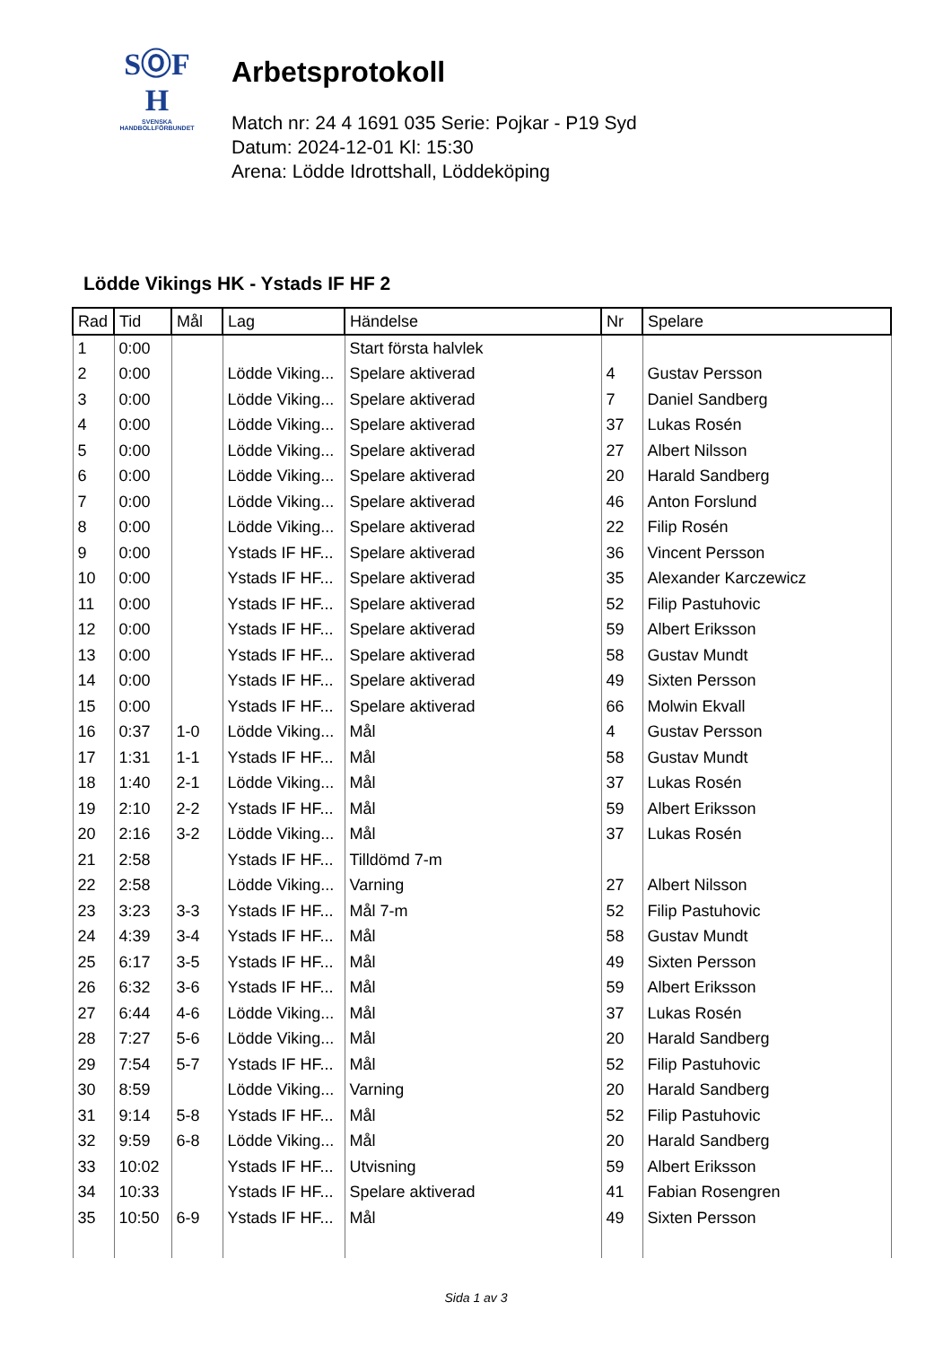SⓄF
H
SVENSKA
HANDBOLLFÖRBUNDET
Arbetsprotokoll
Match nr: 24 4 1691 035 Serie: Pojkar - P19 Syd
Datum: 2024-12-01 Kl: 15:30
Arena: Lödde Idrottshall, Löddeköping
Lödde Vikings HK - Ystads IF HF 2
| Rad | Tid | Mål | Lag | Händelse | Nr | Spelare |
| --- | --- | --- | --- | --- | --- | --- |
| 1 | 0:00 | | | Start första halvlek | | |
| 2 | 0:00 | | Lödde Viking... | Spelare aktiverad | 4 | Gustav Persson |
| 3 | 0:00 | | Lödde Viking... | Spelare aktiverad | 7 | Daniel Sandberg |
| 4 | 0:00 | | Lödde Viking... | Spelare aktiverad | 37 | Lukas Rosén |
| 5 | 0:00 | | Lödde Viking... | Spelare aktiverad | 27 | Albert Nilsson |
| 6 | 0:00 | | Lödde Viking... | Spelare aktiverad | 20 | Harald Sandberg |
| 7 | 0:00 | | Lödde Viking... | Spelare aktiverad | 46 | Anton Forslund |
| 8 | 0:00 | | Lödde Viking... | Spelare aktiverad | 22 | Filip Rosén |
| 9 | 0:00 | | Ystads IF HF... | Spelare aktiverad | 36 | Vincent Persson |
| 10 | 0:00 | | Ystads IF HF... | Spelare aktiverad | 35 | Alexander Karczewicz |
| 11 | 0:00 | | Ystads IF HF... | Spelare aktiverad | 52 | Filip Pastuhovic |
| 12 | 0:00 | | Ystads IF HF... | Spelare aktiverad | 59 | Albert Eriksson |
| 13 | 0:00 | | Ystads IF HF... | Spelare aktiverad | 58 | Gustav Mundt |
| 14 | 0:00 | | Ystads IF HF... | Spelare aktiverad | 49 | Sixten Persson |
| 15 | 0:00 | | Ystads IF HF... | Spelare aktiverad | 66 | Molwin Ekvall |
| 16 | 0:37 | 1-0 | Lödde Viking... | Mål | 4 | Gustav Persson |
| 17 | 1:31 | 1-1 | Ystads IF HF... | Mål | 58 | Gustav Mundt |
| 18 | 1:40 | 2-1 | Lödde Viking... | Mål | 37 | Lukas Rosén |
| 19 | 2:10 | 2-2 | Ystads IF HF... | Mål | 59 | Albert Eriksson |
| 20 | 2:16 | 3-2 | Lödde Viking... | Mål | 37 | Lukas Rosén |
| 21 | 2:58 | | Ystads IF HF... | Tilldömd 7-m | | |
| 22 | 2:58 | | Lödde Viking... | Varning | 27 | Albert Nilsson |
| 23 | 3:23 | 3-3 | Ystads IF HF... | Mål 7-m | 52 | Filip Pastuhovic |
| 24 | 4:39 | 3-4 | Ystads IF HF... | Mål | 58 | Gustav Mundt |
| 25 | 6:17 | 3-5 | Ystads IF HF... | Mål | 49 | Sixten Persson |
| 26 | 6:32 | 3-6 | Ystads IF HF... | Mål | 59 | Albert Eriksson |
| 27 | 6:44 | 4-6 | Lödde Viking... | Mål | 37 | Lukas Rosén |
| 28 | 7:27 | 5-6 | Lödde Viking... | Mål | 20 | Harald Sandberg |
| 29 | 7:54 | 5-7 | Ystads IF HF... | Mål | 52 | Filip Pastuhovic |
| 30 | 8:59 | | Lödde Viking... | Varning | 20 | Harald Sandberg |
| 31 | 9:14 | 5-8 | Ystads IF HF... | Mål | 52 | Filip Pastuhovic |
| 32 | 9:59 | 6-8 | Lödde Viking... | Mål | 20 | Harald Sandberg |
| 33 | 10:02 | | Ystads IF HF... | Utvisning | 59 | Albert Eriksson |
| 34 | 10:33 | | Ystads IF HF... | Spelare aktiverad | 41 | Fabian Rosengren |
| 35 | 10:50 | 6-9 | Ystads IF HF... | Mål | 49 | Sixten Persson |
Sida 1 av 3